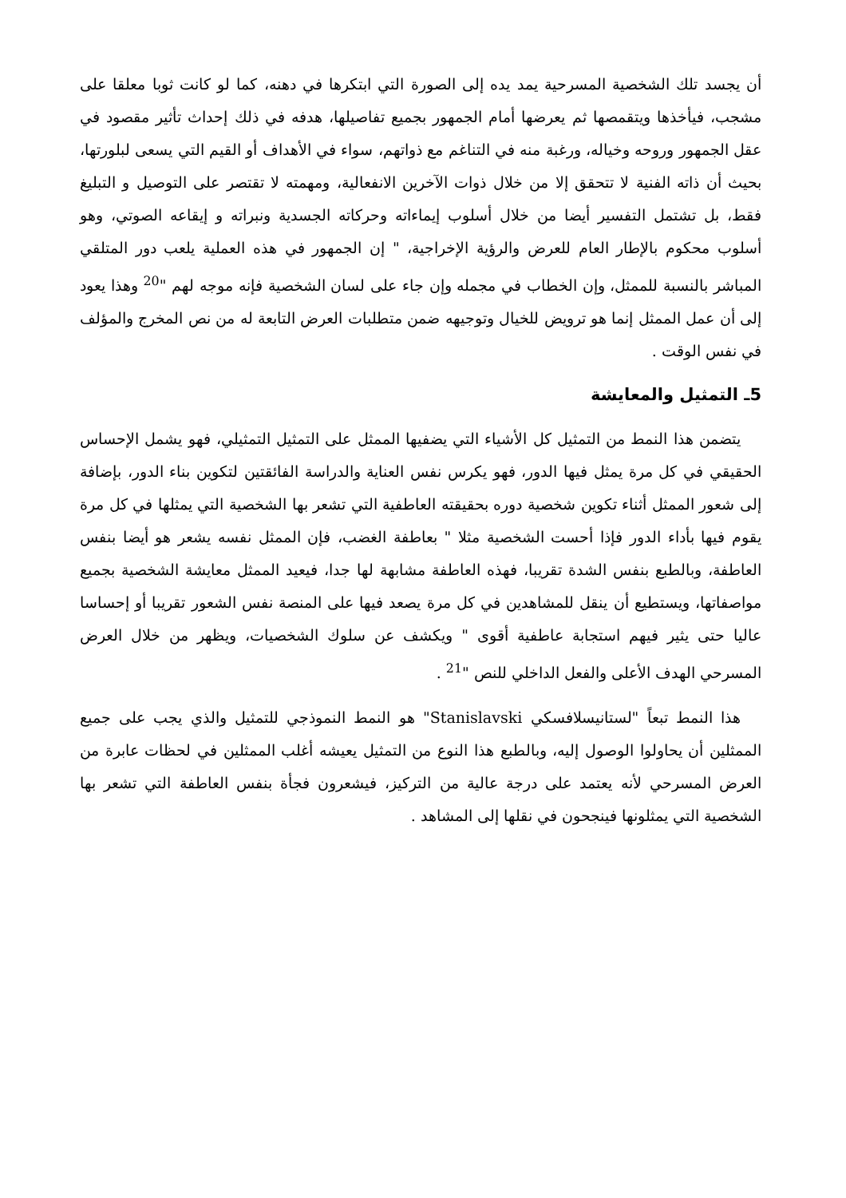أن يجسد تلك الشخصية المسرحية يمد يده إلى الصورة التي ابتكرها في دهنه، كما لو كانت ثوبا معلقا على مشجب، فيأخذها ويتقمصها ثم يعرضها أمام الجمهور بجميع تفاصيلها، هدفه في ذلك إحداث تأثير مقصود في عقل الجمهور وروحه وخياله، ورغبة منه في التناغم مع ذواتهم، سواء في الأهداف أو القيم التي يسعى لبلورتها، بحيث أن ذاته الفنية لا تتحقق إلا من خلال ذوات الآخرين الانفعالية، ومهمته لا تقتصر على التوصيل و التبليغ فقط، بل تشتمل التفسير أيضا من خلال أسلوب إيماءاته وحركاته الجسدية ونبراته و إيقاعه الصوتي، وهو أسلوب محكوم بالإطار العام للعرض والرؤية الإخراجية، " إن الجمهور في هذه العملية يلعب دور المتلقي المباشر بالنسبة للممثل، وإن الخطاب في مجمله وإن جاء على لسان الشخصية فإنه موجه لهم "<sup>20</sup> وهذا يعود إلى أن عمل الممثل إنما هو ترويض للخيال وتوجيهه ضمن متطلبات العرض التابعة له من نص المخرج والمؤلف في نفس الوقت .
5ـ التمثيل والمعايشة
يتضمن هذا النمط من التمثيل كل الأشياء التي يضفيها الممثل على التمثيل التمثيلي، فهو يشمل الإحساس الحقيقي في كل مرة يمثل فيها الدور، فهو يكرس نفس العناية والدراسة الفائقتين لتكوين بناء الدور، بإضافة إلى شعور الممثل أثناء تكوين شخصية دوره بحقيقته العاطفية التي تشعر بها الشخصية التي يمثلها في كل مرة يقوم فيها بأداء الدور فإذا أحست الشخصية مثلا " بعاطفة الغضب، فإن الممثل نفسه يشعر هو أيضا بنفس العاطفة، وبالطبع بنفس الشدة تقريبا، فهذه العاطفة مشابهة لها جدا، فيعيد الممثل معايشة الشخصية بجميع مواصفاتها، ويستطيع أن ينقل للمشاهدين في كل مرة يصعد فيها على المنصة نفس الشعور تقريبا أو إحساسا عاليا حتى يثير فيهم استجابة عاطفية أقوى " ويكشف عن سلوك الشخصيات، ويظهر من خلال العرض المسرحي الهدف الأعلى والفعل الداخلي للنص "<sup>21</sup> .
هذا النمط تبعاً "لستانيسلافسكي Stanislavski" هو النمط النموذجي للتمثيل والذي يجب على جميع الممثلين أن يحاولوا الوصول إليه، وبالطبع هذا النوع من التمثيل يعيشه أغلب الممثلين في لحظات عابرة من العرض المسرحي لأنه يعتمد على درجة عالية من التركيز، فيشعرون فجأة بنفس العاطفة التي تشعر بها الشخصية التي يمثلونها فينجحون في نقلها إلى المشاهد .